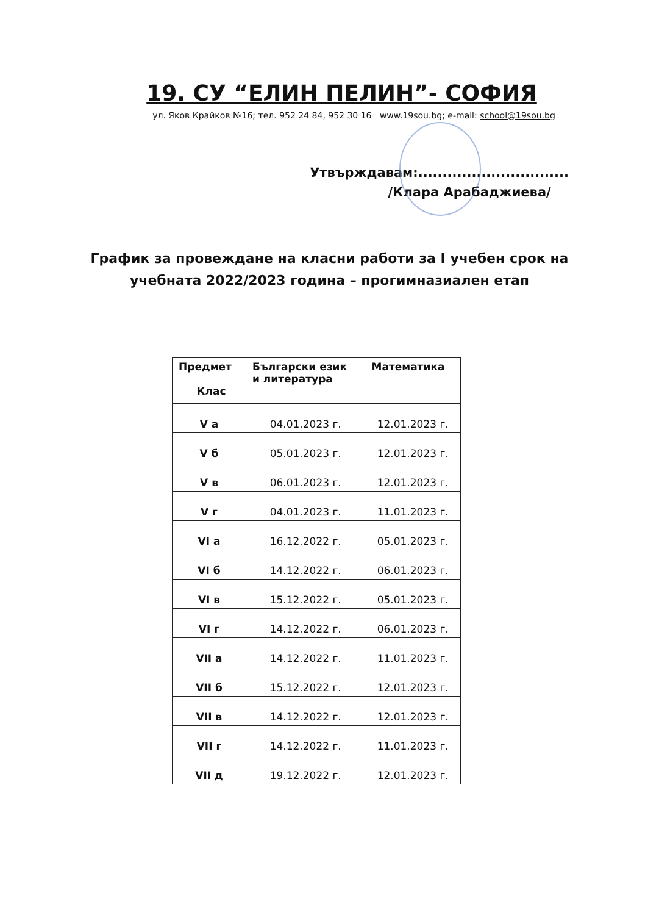19. СУ “ЕЛИН ПЕЛИН”- СОФИЯ
ул. Яков Крайков №16; тел. 952 24 84, 952 30 16 www.19sou.bg; e-mail: school@19sou.bg
Утвърждавам:...............................
/Клара Арабаджиева/
График за провеждане на класни работи за I учебен срок на
учебната 2022/2023 година – прогимназиален етап
| Предмет Клас | Български език и литература | Математика |
| --- | --- | --- |
| V а | 04.01.2023 г. | 12.01.2023 г. |
| V б | 05.01.2023 г. | 12.01.2023 г. |
| V в | 06.01.2023 г. | 12.01.2023 г. |
| V г | 04.01.2023 г. | 11.01.2023 г. |
| VI а | 16.12.2022 г. | 05.01.2023 г. |
| VI б | 14.12.2022 г. | 06.01.2023 г. |
| VI в | 15.12.2022 г. | 05.01.2023 г. |
| VI г | 14.12.2022 г. | 06.01.2023 г. |
| VII а | 14.12.2022 г. | 11.01.2023 г. |
| VII б | 15.12.2022 г. | 12.01.2023 г. |
| VII в | 14.12.2022 г. | 12.01.2023 г. |
| VII г | 14.12.2022 г. | 11.01.2023 г. |
| VII д | 19.12.2022 г. | 12.01.2023 г. |